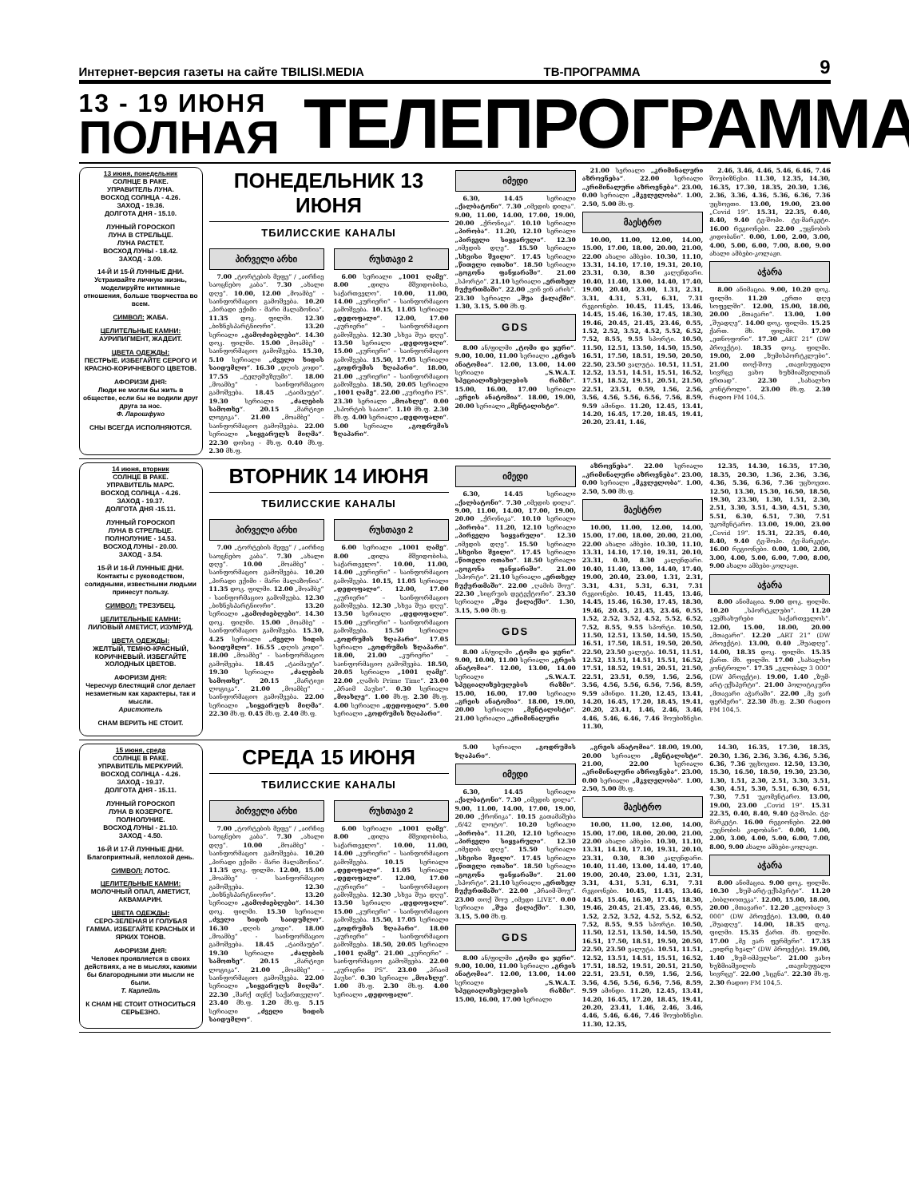Интернет-версия газеты на сайте TBILISI.MEDIA ТВ-ПРОГРАММА 9
13 - 19 ИЮНЯ
ПОЛНАЯ
ТЕЛЕПРОГРАММА
13 июня, понедельник
СОЛНЦЕ В РАКЕ.
УПРАВИТЕЛЬ ЛУНА.
ВОСХОД СОЛНЦА - 4.26.
ЗАХОД - 19.36.
ДОЛГОТА ДНЯ - 15.10.
ЛУННЫЙ ГОРОСКОП
ЛУНА В СТРЕЛЬЦЕ.
ЛУНА РАСТЕТ.
ВОСХОД ЛУНЫ - 18.42.
ЗАХОД - 3.09.
14-Й И 15-Й ЛУННЫЕ ДНИ.
Устраивайте личную жизнь, моделируйте интимные отношения, больше творчества во всем.
СИМВОЛ: ЖАБА.
ЦЕЛИТЕЛЬНЫЕ КАМНИ:
АУРИПИГМЕНТ, ЖАДЕИТ.
ЦВЕТА ОДЕЖДЫ:
ПЕСТРЫЕ. ИЗБЕГАЙТЕ СЕРОГО И КРАСНО-КОРИЧНЕВОГО ЦВЕТОВ.
АФОРИЗМ ДНЯ:
Люди не могли бы жить в обществе, если бы не водили друг друга за нос.
Ф. Ларошфуко
СНЫ ВСЕГДА ИСПОЛНЯЮТСЯ.
ПОНЕДЕЛЬНИК 13 ИЮНЯ
ТБИЛИССКИЕ КАНАЛЫ
პირველი არხი
7.00 „ტორტების მეფე“ / „აირჩიე საოცნებო კაბა“. 7.30 „ახალი დღე“. 10.00, 12.00 „მოამბე“ - საინფორმაციო გამოშვება. 10.20 „პირადი ექიმი - მარი მალაზონია“. 11.35 დოკ. ფილმი. 12.30 „ბიზნესპარტნიორი“. 13.20 სერიალი „გამოძიებლები“. 14.30 დოკ. ფილმი. 15.00 „მოამბე“ - საინფორმაციო გამოშვება. 15.30, 5.10 სერიალი „ძველი ხიდის საიდუმლო“. 16.30 „დღის კოდი“. 17.55 „ტელემუზეუმი“. 18.00 „მოამბე“ - საინფორმაციო გამოშვება. 18.45 „ტაიმაუტი“. 19.30 სერიალი „ძალების სამოთხე“. 20.15 „მარტივი ლოგიკა“. 21.00 „მოამბე“ - საინფორმაციო გამოშვება. 22.00 სერიალი „სიყვარულს მიღმა“. 22.30 დოსიე - მხ.ფ. 0.40 მხ.ფ. 2.30 მხ.ფ.
რუსთავი 2
6.00 სერიალი „1001 ღამე“. 8.00 „დილა მშვიდობისა, საქართველო“. 10.00, 11.00, 14.00 „კურიერი“ – საინფორმაციო გამოშვება. 10.15, 11.05 სერიალი „დედოფალი“. 12.00, 17.00 „კურიერი“ – საინფორმაციო გამოშვება. 12.30 „სხვა შუა დღე“. 13.50 სერიალი „დედოფალი“. 15.00 „კურიერი“ – საინფორმაციო გამოშვება. 15.50, 17.05 სერიალი „გოდრუმის ზღაპარი“. 18.00, 21.00 „კურიერი“ – საინფორმაციო გამოშვება. 18.50, 20.05 სერიალი „1001 ღამე“. 22.00 „კურიერი PS“. 23.30 სერიალი „მოახლე“. 0.00 „სპორტის საათი“. 1.10 მხ.ფ. 2.30 მხ.ფ. 4.00 სერიალი „დედოფალი“. 5.00 სერიალი „გოდრუმის ზღაპარი“.
იმედი
6.30, 14.45 სერიალი „ქალბატონი“. 7.30 „იმედის დილა“. 9.00, 11.00, 14.00, 17.00, 19.00, 20.00 „ქრონიკა“. 10.10 სერიალი „პირობა“. 11.20, 12.10 სერიალი „პირველი სიყვარული“. 12.30 „იმედის დღე“. 15.50 სერიალი „სხვისი შვილი“. 17.45 სერიალი „წითელი ოთახი“. 18.50 სერიალი „გოგონა ფანჯარაში“. 21.00 „სპორტი“. 21.10 სერიალი „ერთხელ ჩუქურთმაში“. 22.00 „ვინ ვინ არის“. 23.30 სერიალი „შუა ქალაქში“. 1.30, 3.15, 5.00 მხ.ფ.
GDS
8.00 ან/ფილმი „ტომი და ჯერი“. 9.00, 10.00, 11.00 სერიალი „გრეის ანატომია“. 12.00, 13.00, 14.00 სერიალი „S.W.A.T. სპეციალიზებულების რაზმი“. 15.00, 16.00, 17.00 სერიალი „გრეის ანატომია“. 18.00, 19.00, 20.00 სერიალი „მენტალისტი“.
21.00 სერიალი „კრიმინალური აზროვნება“. 22.00 სერიალი „კრიმინალური აზროვნება“. 23.00, 0.00 სერიალი „მკვლელობა“. 1.00, 2.50, 5.00 მხ.ფ.
მაესტრო
10.00, 11.00, 12.00, 14.00, 15.00, 17.00, 18.00, 20.00, 21.00, 22.00 ახალი ამბები. 10.30, 11.10, 13.31, 14.10, 17.10, 19.31, 20.10, 23.31, 0.30, 8.30 კალენდარი. 10.40, 11.40, 13.00, 14.40, 17.40, 19.00, 20.40, 23.00, 1.31, 2.31, 3.31, 4.31, 5.31, 6.31, 7.31 რეგიონები. 10.45, 11.45, 13.46, 14.45, 15.46, 16.30, 17.45, 18.30, 19.46, 20.45, 21.45, 23.46, 0.55, 1.52, 2.52, 3.52, 4.52, 5.52, 6.52, 7.52, 8.55, 9.55 სპორტი. 10.50, 11.50, 12.51, 13.50, 14.50, 15.50, 16.51, 17.50, 18.51, 19.50, 20.50, 22.50, 23.50 ვალუტა. 10.51, 11.51, 12.52, 13.51, 14.51, 15.51, 16.52, 17.51, 18.52, 19.51, 20.51, 21.50, 22.51, 23.51, 0.59, 1.56, 2.56, 3.56, 4.56, 5.56, 6.56, 7.56, 8.59, 9.59 ამინდი. 11.20, 12.45, 13.41, 14.20, 16.45, 17.20, 18.45, 19.41, 20.20, 23.41, 1.46,
2.46, 3.46, 4.46, 5.46, 6.46, 7.46 შოუბიზნესი. 11.30, 12.35, 14.30, 16.35, 17.30, 18.35, 20.30, 1.36, 2.36, 3.36, 4.36, 5.36, 6.36, 7.36 უცხოეთი. 13.00, 19.00, 23.00 „Covid 19“. 15.31, 22.35, 0.40, 8.40, 9.40 ტვ-შოპი. ტვ-მარკეტი. 16.00 რეგიონები. 22.00 „უცნობის კიდობანი“. 0.00, 1.00, 2.00, 3.00, 4.00, 5.00, 6.00, 7.00, 8.00, 9.00 ახალი ამბები-კოლაჟი.
აჭარა
8.00 ანიმაცია. 9.00, 10.20 დოკ. ფილმი. 11.20 „ერთი დღე სოფელში“. 12.00, 15.00, 18.00, 20.00 „მთავარი“. 13.00, 1.00 „შუადღე“. 14.00 დოკ. ფილმი. 15.25 ქართ. მხ. ფილმი. 17.00 „ეთნოფორი“. 17.30 „ART 21“ (DW პროექტი). 18.35 დოკ. ფილმი. 19.00, 2.00 „ზუმისპორტკლუბი“. 21.00 თოქ-შოუ „თავისუფალი სივრცე ვახო ხუზმიაშვილთან ერთად“. 22.30 „სახალხო კონტროლი“. 23.00 მხ.ფ. 2.30 რადიო FM 104,5.
14 июня, вторник
СОЛНЦЕ В РАКЕ.
УПРАВИТЕЛЬ МАРС.
ВОСХОД СОЛНЦА - 4.26.
ЗАХОД - 19.37.
ДОЛГОТА ДНЯ -15.11.
ЛУННЫЙ ГОРОСКОП
ЛУНА В СТРЕЛЬЦЕ.
ПОЛНОЛУНИЕ - 14.53.
ВОСХОД ЛУНЫ - 20.00.
ЗАХОД - 3.54.
15-Й И 16-Й ЛУННЫЕ ДНИ.
Контакты с руководством, солидными, известными людьми принесут пользу.
СИМВОЛ: ТРЕЗУБЕЦ.
ЦЕЛИТЕЛЬНЫЕ КАМНИ:
ЛИЛОВЫЙ АМЕТИСТ, ИЗУМРУД.
ЦВЕТА ОДЕЖДЫ:
ЖЕЛТЫЙ, ТЕМНО-КРАСНЫЙ, КОРИЧНЕВЫЙ. ИЗБЕГАЙТЕ ХОЛОДНЫХ ЦВЕТОВ.
АФОРИЗМ ДНЯ:
Чересчур блестящий слог делает незаметным как характеры, так и мысли.
Аристотель
СНАМ ВЕРИТЬ НЕ СТОИТ.
ВТОРНИК 14 ИЮНЯ
ТБИЛИССКИЕ КАНАЛЫ
პირველი არხი
7.00 „ტორტების მეფე“ / „აირჩიე საოცნებო კაბა“. 7.30 „ახალი დღე“. 10.00 „მოამბე“ - საინფორმაციო გამოშვება. 10.20 „პირადი ექიმი - მარი მალაზონია“. 11.35 დოკ. ფილმი. 12.00 „მოამბე“ - საინფორმაციო გამოშვება. 12.30 „ბიზნესპარტნიორი“. 13.20 სერიალი „გამოძიებლები“. 14.30 დოკ. ფილმი. 15.00 „მოამბე“ - საინფორმაციო გამოშვება. 15.30, 4.25 სერიალი „ძველი ხიდის საიდუმლო“. 16.55 „დღის კოდი“. 18.00 „მოამბე“ - საინფორმაციო გამოშვება. 18.45 „ტაიმაუტი“. 19.30 სერიალი „ძალების სამოთხე“. 20.15 „მარტივი ლოგიკა“. 21.00 „მოამბე“ - საინფორმაციო გამოშვება. 22.00 სერიალი „სიყვარულს მიღმა“. 22.30 მხ.ფ. 0.45 მხ.ფ. 2.40 მხ.ფ.
რუსთავი 2
6.00 სერიალი „1001 ღამე“. 8.00 „დილა მშვიდობისა, საქართველო“. 10.00, 11.00, 14.00 „კურიერი“ – საინფორმაციო გამოშვება. 10.15, 11.05 სერიალი „დედოფალი“. 12.00, 17.00 „კურიერი“ – საინფორმაციო გამოშვება. 12.30 „სხვა შუა დღე“. 13.50 სერიალი „დედოფალი“. 15.00 „კურიერი“ – საინფორმაციო გამოშვება. 15.50 სერიალი „გოდრუმის ზღაპარი“. 17.05 სერიალი „გოდრუმის ზღაპარი“. 18.00, 21.00 „კურიერი“ – საინფორმაციო გამოშვება. 18.50, 20.05 სერიალი „1001 ღამე“. 22.00 „ღამის Prime Time“. 23.00 „პრაიმ ჰაუსი“. 0.30 სერიალი „მოახლე“. 1.00 მხ.ფ. 2.30 მხ.ფ. 4.00 სერიალი „დედოფალი“. 5.00 სერიალი „გოდრუმის ზღაპარი“.
იმედი
6.30, 14.45 სერიალი „ქალბატონი“. 7.30 „იმედის დილა“. 9.00, 11.00, 14.00, 17.00, 19.00, 20.00 „ქრონიკა“. 10.10 სერიალი „პირობა“. 11.20, 12.10 სერიალი „პირველი სიყვარული“. 12.30 „იმედის დღე“. 15.50 სერიალი „სხვისი შვილი“. 17.45 სერიალი „წითელი ოთახი“. 18.50 სერიალი „გოგონა ფანჯარაში“. 21.00 „სპორტი“. 21.10 სერიალი „ერთხელ ჩუქურთმაში“. 22.00 „ღამის შოუ“. 22.30 „სიცრუის დეტექტორი“. 23.30 სერიალი „შუა ქალაქში“. 1.30, 3.15, 5.00 მხ.ფ.
GDS
8.00 ან/ფილმი „ტომი და ჯერი“. 9.00, 10.00, 11.00 სერიალი „გრეის ანატომია“. 12.00, 13.00, 14.00 სერიალი „S.W.A.T. სპეციალიზებულების რაზმი“. 15.00, 16.00, 17.00 სერიალი „გრეის ანატომია“. 18.00, 19.00, 20.00 სერიალი „მენტალისტი“. 21.00 სერიალი „კრიმინალური
აზროვნება“. 22.00 სერიალი „კრიმინალური აზროვნება“. 23.00, 0.00 სერიალი „მკვლელობა“. 1.00, 2.50, 5.00 მხ.ფ.
მაესტრო
10.00, 11.00, 12.00, 14.00, 15.00, 17.00, 18.00, 20.00, 21.00, 22.00 ახალი ამბები. 10.30, 11.10, 13.31, 14.10, 17.10, 19.31, 20.10, 23.31, 0.30, 8.30 კალენდარი. 10.40, 11.40, 13.00, 14.40, 17.40, 19.00, 20.40, 23.00, 1.31, 2.31, 3.31, 4.31, 5.31, 6.31, 7.31 რეგიონები. 10.45, 11.45, 13.46, 14.45, 15.46, 16.30, 17.45, 18.30, 19.46, 20.45, 21.45, 23.46, 0.55, 1.52, 2.52, 3.52, 4.52, 5.52, 6.52, 7.52, 8.55, 9.55 სპორტი. 10.50, 11.50, 12.51, 13.50, 14.50, 15.50, 16.51, 17.50, 18.51, 19.50, 20.50, 22.50, 23.50 ვალუტა. 10.51, 11.51, 12.52, 13.51, 14.51, 15.51, 16.52, 17.51, 18.52, 19.51, 20.51, 21.50, 22.51, 23.51, 0.59, 1.56, 2.56, 3.56, 4.56, 5.56, 6.56, 7.56, 8.59, 9.59 ამინდი. 11.20, 12.45, 13.41, 14.20, 16.45, 17.20, 18.45, 19.41, 20.20, 23.41, 1.46, 2.46, 3.46, 4.46, 5.46, 6.46, 7.46 შოუბიზნესი. 11.30,
12.35, 14.30, 16.35, 17.30, 18.35, 20.30, 1.36, 2.36, 3.36, 4.36, 5.36, 6.36, 7.36 უცხოეთი. 12.50, 13.30, 15.30, 16.50, 18.50, 19.30, 23.30, 1.30, 1.51, 2.30, 2.51, 3.30, 3.51, 4.30, 4.51, 5.30, 5.51, 6.30, 6.51, 7.30, 7.51 უკომენტარო. 13.00, 19.00, 23.00 „Covid 19“. 15.31, 22.35, 0.40, 8.40, 9.40 ტვ-შოპი. ტვ-მარკეტი. 16.00 რეგიონები. 0.00, 1.00, 2.00, 3.00, 4.00, 5.00, 6.00, 7.00, 8.00, 9.00 ახალი ამბები-კოლაჟი.
აჭარა
8.00 ანიმაცია. 9.00 დოკ. ფილმი. 10.20 „სპორტკლუბი“. 11.20 „ვემსახურები საქართველოს“. 12.00, 15.00, 18.00, 20.00 „მთავარი“. 12.20 „ART 21“ (DW პროექტი). 13.00, 0.40 „შუადღე“. 14.00, 18.35 დოკ. ფილმი. 15.35 ქართ. მხ. ფილმი. 17.00 „სახალხო კონტროლი“. 17.35 „გლობალ 3 000“ (DW პროექტი). 19.00, 1.40 „ზუმ-არტ-ექსპერტი“. 21.00 პოლიტიკური „მთავარი აჭარაში“. 22.00 „მე ვარ ფერმერი“. 22.30 მხ.ფ. 2.30 რადიო FM 104,5.
15 июня, среда
СОЛНЦЕ В РАКЕ.
УПРАВИТЕЛЬ МЕРКУРИЙ.
ВОСХОД СОЛНЦА - 4.26.
ЗАХОД - 19.37.
ДОЛГОТА ДНЯ - 15.11.
ЛУННЫЙ ГОРОСКОП
ЛУНА В КОЗЕРОГЕ.
ПОЛНОЛУНИЕ.
ВОСХОД ЛУНЫ - 21.10.
ЗАХОД - 4.50.
16-Й И 17-Й ЛУННЫЕ ДНИ.
Благоприятный, неплохой день.
СИМВОЛ: ЛОТОС.
ЦЕЛИТЕЛЬНЫЕ КАМНИ:
МОЛОЧНЫЙ ОПАЛ, АМЕТИСТ, АКВАМАРИН.
ЦВЕТА ОДЕЖДЫ:
СЕРО-ЗЕЛЕНАЯ И ГОЛУБАЯ ГАММА. ИЗБЕГАЙТЕ КРАСНЫХ И ЯРКИХ ТОНОВ.
АФОРИЗМ ДНЯ:
Человек проявляется в своих действиях, а не в мыслях, какими бы благородными эти мысли не были.
Т. Карлейль
К СНАМ НЕ СТОИТ ОТНОСИТЬСЯ СЕРЬЕЗНО.
СРЕДА 15 ИЮНЯ
ТБИЛИССКИЕ КАНАЛЫ
პირველი არხი
7.00 „ტორტების მეფე“ / „აირჩიე საოცნებო კაბა“. 7.30 „ახალი დღე“. 10.00 „მოამბე“ - საინფორმაციო გამოშვება. 10.20 „პირადი ექიმი - მარი მალაზონია“. 11.35 დოკ. ფილმი. 12.00, 15.00 „მოამბე“ - საინფორმაციო გამოშვება. 12.30 „ბიზნესპარტნიორი“. 13.20 სერიალი „გამოძიებლები“. 14.30 დოკ. ფილმი. 15.30 სერიალი „ძველი ხიდის საიდუმლო“. 16.30 „დღის კოდი“. 18.00 „მოამბე“ - საინფორმაციო გამოშვება. 18.45 „ტაიმაუტი“. 19.30 სერიალი „ძალების სამოთხე“. 20.15 „მარტივი ლოგიკა“. 21.00 „მოამბე“ - საინფორმაციო გამოშვება. 22.00 სერიალი „სიყვარულს მიღმა“. 22.30 „შარქ თენქ საქართველო“. 23.40 მხ.ფ. 1.20 მხ.ფ. 5.15 სერიალი „ძველი ხიდის საიდუმლო“.
რუსთავი 2
6.00 სერიალი „1001 ღამე“. 8.00 „დილა მშვიდობისა, საქართველო“. 10.00, 11.00, 14.00 „კურიერი“ – საინფორმაციო გამოშვება. 10.15 სერიალი „დედოფალი“. 11.05 სერიალი „დედოფალი“. 12.00, 17.00 „კურიერი“ – საინფორმაციო გამოშვება. 12.30 „სხვა შუა დღე“. 13.50 სერიალი „დედოფალი“. 15.00 „კურიერი“ – საინფორმაციო გამოშვება. 15.50, 17.05 სერიალი „გოდრუმის ზღაპარი“. 18.00 „კურიერი“ – საინფორმაციო გამოშვება. 18.50, 20.05 სერიალი „1001 ღამე“. 21.00 „კურიერი“ – საინფორმაციო გამოშვება. 22.00 „კურიერი PS“. 23.00 „პრაიმ ჰაუსი“. 0.30 სერიალი „მოახლე“. 1.00 მხ.ფ. 2.30 მხ.ფ. 4.00 სერიალი „დედოფალი“.
5.00 სერიალი „გოდრუმის ზღაპარი“.
იმედი
6.30, 14.45 სერიალი „ქალბატონი“. 7.30 „იმედის დილა“. 9.00, 11.00, 14.00, 17.00, 19.00, 20.00 „ქრონიკა“. 10.15 გათამაშება „6/42 ლოტო“. 10.20 სერიალი „პირობა“. 11.20, 12.10 სერიალი „პირველი სიყვარული“. 12.30 „იმედის დღე“. 15.50 სერიალი „სხვისი შვილი“. 17.45 სერიალი „წითელი ოთახი“. 18.50 სერიალი „გოგონა ფანჯარაში“. 21.00 „სპორტი“. 21.10 სერიალი „ერთხელ ჩუქურთმაში“. 22.00 „პრაიმ-შოუ“. 23.00 თოქ შოუ „იმედი LIVE“. 0.00 სერიალი „შუა ქალაქში“. 1.30, 3.15, 5.00 მხ.ფ.
GDS
8.00 ან/ფილმი „ტომი და ჯერი“. 9.00, 10.00, 11.00 სერიალი „გრეის ანატომია“. 12.00, 13.00, 14.00 სერიალი „S.W.A.T. სპეციალიზებულების რაზმი“. 15.00, 16.00, 17.00 სერიალი
„გრეის ანატომია“. 18.00, 19.00, 20.00 სერიალი „მენტალისტი“. 21.00, 22.00 სერიალი „კრიმინალური აზროვნება“. 23.00, 0.00 სერიალი „მკვლელობა“. 1.00, 2.50, 5.00 მხ.ფ.
მაესტრო
10.00, 11.00, 12.00, 14.00, 15.00, 17.00, 18.00, 20.00, 21.00, 22.00 ახალი ამბები. 10.30, 11.10, 13.31, 14.10, 17.10, 19.31, 20.10, 23.31, 0.30, 8.30 კალენდარი. 10.40, 11.40, 13.00, 14.40, 17.40, 19.00, 20.40, 23.00, 1.31, 2.31, 3.31, 4.31, 5.31, 6.31, 7.31 რეგიონები. 10.45, 11.45, 13.46, 14.45, 15.46, 16.30, 17.45, 18.30, 19.46, 20.45, 21.45, 23.46, 0.55, 1.52, 2.52, 3.52, 4.52, 5.52, 6.52, 7.52, 8.55, 9.55 სპორტი. 10.50, 11.50, 12.51, 13.50, 14.50, 15.50, 16.51, 17.50, 18.51, 19.50, 20.50, 22.50, 23.50 ვალუტა. 10.51, 11.51, 12.52, 13.51, 14.51, 15.51, 16.52, 17.51, 18.52, 19.51, 20.51, 21.50, 22.51, 23.51, 0.59, 1.56, 2.56, 3.56, 4.56, 5.56, 6.56, 7.56, 8.59, 9.59 ამინდი. 11.20, 12.45, 13.41, 14.20, 16.45, 17.20, 18.45, 19.41, 20.20, 23.41, 1.46, 2.46, 3.46, 4.46, 5.46, 6.46, 7.46 შოუბიზნესი. 11.30, 12.35,
14.30, 16.35, 17.30, 18.35, 20.30, 1.36, 2.36, 3.36, 4.36, 5.36, 6.36, 7.36 უცხოეთი. 12.50, 13.30, 15.30, 16.50, 18.50, 19.30, 23.30, 1.30, 1.51, 2.30, 2.51, 3.30, 3.51, 4.30, 4.51, 5.30, 5.51, 6.30, 6.51, 7.30, 7.51 უკომენტარო. 13.00, 19.00, 23.00 „Covid 19“. 15.31 22.35, 0.40, 8.40, 9.40 ტვ-შოპი. ტვ-მარკეტი. 16.00 რეგიონები. 22.00 „უცნობის კიდობანი“. 0.00, 1.00, 2.00, 3.00, 4.00, 5.00, 6.00, 7.00, 8.00, 9.00 ახალი ამბები-კოლაჟი.
აჭარა
8.00 ანიმაცია. 9.00 დოკ. ფილმი. 10.30 „ზუმ-არტ-ექსპერტი“. 11.20 „ბიბლიოთეკა“. 12.00, 15.00, 18.00, 20.00 „მთავარი“. 12.20 „გლობალ 3 000“ (DW პროექტი). 13.00, 0.40 „შუადღე“. 14.00, 18.35 დოკ. ფილმი. 15.35 ქართ. მხ. ფილმი. 17.00 „მე ვარ ფერმერი“. 17.35 „ვიდრე ხვალ“ (DW პროექტი). 19.00, 1.40 „ზუმ-იმპულსი“. 21.00 ვახო ხუზმიაშვილის „თავისუფალი სივრცე“. 22.00 „სცენა“. 22.30 მხ.ფ. 2.30 რადიო FM 104,5.